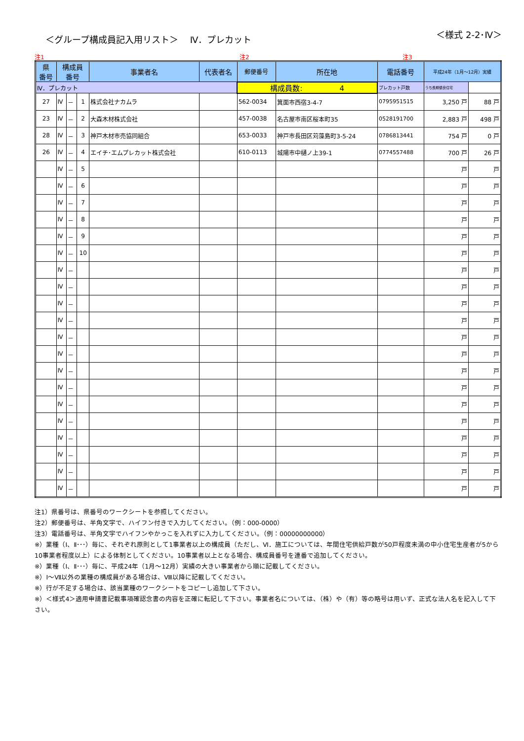＜グループ構成員記入用リスト＞　 Ⅳ．プレカット
＜様式 2-2･Ⅳ＞
注1 注2 注3
| 県 番号 | 構成員 番号 | | | 事業者名 | 代表者名 | 郵便番号 | 所在地 | 電話番号 | 平成24年（1月～12月）実績 | |
| --- | --- | --- | --- | --- | --- | --- | --- | --- | --- | --- |
| Ⅳ．プレカット | | | | | | 構成員数: 4 | | プレカット戸数 | うち長期優良住宅 | |
| 27 | Ⅳ | － | 1 | 株式会社ナカムラ | | 562-0034 | 箕面市西宿3-4-7 | 0795951515 | 3,250 戸 | 88 戸 |
| 23 | Ⅳ | － | 2 | 大森木材株式会社 | | 457-0038 | 名古屋市南区桜本町35 | 0528191700 | 2,883 戸 | 498 戸 |
| 28 | Ⅳ | － | 3 | 神戸木材市売協同組合 | | 653-0033 | 神戸市長田区苅藻島町3-5-24 | 0786813441 | 754 戸 | 0 戸 |
| 26 | Ⅳ | － | 4 | エイチ･エムプレカット株式会社 | | 610-0113 | 城陽市中樋ノ上39-1 | 0774557488 | 700 戸 | 26 戸 |
| | Ⅳ | － | 5 | | | | | | 戸 | 戸 |
| | Ⅳ | － | 6 | | | | | | 戸 | 戸 |
| | Ⅳ | － | 7 | | | | | | 戸 | 戸 |
| | Ⅳ | － | 8 | | | | | | 戸 | 戸 |
| | Ⅳ | － | 9 | | | | | | 戸 | 戸 |
| | Ⅳ | － | 10 | | | | | | 戸 | 戸 |
| | Ⅳ | － | | | | | | | 戸 | 戸 |
| | Ⅳ | － | | | | | | | 戸 | 戸 |
| | Ⅳ | － | | | | | | | 戸 | 戸 |
| | Ⅳ | － | | | | | | | 戸 | 戸 |
| | Ⅳ | － | | | | | | | 戸 | 戸 |
| | Ⅳ | － | | | | | | | 戸 | 戸 |
| | Ⅳ | － | | | | | | | 戸 | 戸 |
| | Ⅳ | － | | | | | | | 戸 | 戸 |
| | Ⅳ | － | | | | | | | 戸 | 戸 |
| | Ⅳ | － | | | | | | | 戸 | 戸 |
| | Ⅳ | － | | | | | | | 戸 | 戸 |
| | Ⅳ | － | | | | | | | 戸 | 戸 |
| | Ⅳ | － | | | | | | | 戸 | 戸 |
| | Ⅳ | － | | | | | | | 戸 | 戸 |
注1）県番号は、県番号のワークシートを参照してください。
注2）郵便番号は、半角文字で、ハイフン付きで入力してください。（例：000-0000）
注3）電話番号は、半角文字でハイフンやかっこを入れずに入力してください。（例：00000000000）
※）業種（Ⅰ、Ⅱ･･･）毎に、それぞれ原則として1事業者以上の構成員（ただし、Ⅵ．施工については、年間住宅供給戸数が50戸程度未満の中小住宅生産者が5から10事業者程度以上）による体制としてください。10事業者以上となる場合、構成員番号を連番で追加してください。
※）業種（Ⅰ、Ⅱ･･･）毎に、平成24年（1月～12月）実績の大きい事業者から順に記載してください。
※）Ⅰ～Ⅶ以外の業種の構成員がある場合は、Ⅷ以降に記載してください。
※）行が不足する場合は、該当業種のワークシートをコピーし追加して下さい。
※）＜様式4＞適用申請書記載事項確認念書の内容を正確に転記して下さい。事業者名については、（株）や（有）等の略号は用いず、正式な法人名を記入して下さい。